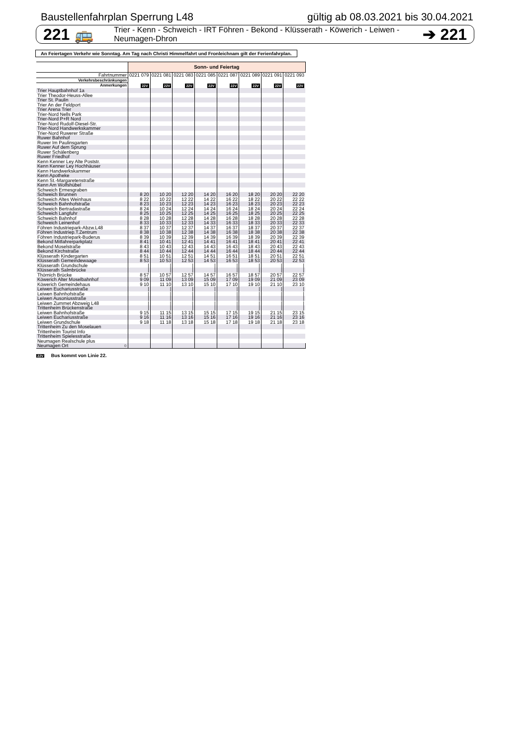Baustellenfahrplan Sperrung L48 gültig ab 08.03.2021 bis 30.04.2021
221 🚌 Trier - Kenn - Schweich - IRT Föhren - Bekond - Klüsserath - Köwerich - Leiwen - Neumagen-Dhron ➔ 221
An Feiertagen Verkehr wie Sonntag. Am Tag nach Christi Himmelfahrt und Fronleichnam gilt der Ferienfahrplan.
| | Sonn- und Feiertag | | | | | | | |
| Fahrtnummer | 0221 079 | 0221 081 | 0221 083 | 0221 085 | 0221 087 | 0221 089 | 0221 091 | 0221 093 |
| Verkehrsbeschränkungen | | | | | | | | |
| Anmerkungen | 22V | 22V | 22V | 22V | 22V | 22V | 22V | 22V |
| Trier Hauptbahnhof 1a | | | | | | | | |
| Trier Theodor-Heuss-Allee | | | | | | | | |
| Trier St. Paulin | | | | | | | | |
| Trier An der Feldport | | | | | | | | |
| Trier Arena Trier | | | | | | | | |
| Trier-Nord Nells Park | | | | | | | | |
| Trier-Nord P+R Nord | | | | | | | | |
| Trier-Nord Rudolf-Diesel-Str. | | | | | | | | |
| Trier-Nord Handwerkskammer | | | | | | | | |
| Trier-Nord Ruwerer Straße | | | | | | | | |
| Ruwer Bahnhof | | | | | | | | |
| Ruwer Im Paulinsgarten | | | | | | | | |
| Ruwer Auf dem Sprung | | | | | | | | |
| Ruwer Schälenberg | | | | | | | | |
| Ruwer Friedhof | | | | | | | | |
| Kenn Kenner Ley Alte Poststr. | | | | | | | | |
| Kenn Kenner Ley Hochhäuser | | | | | | | | |
| Kenn Handwerkskammer | | | | | | | | |
| Kenn Apotheke | | | | | | | | |
| Kenn St.-Margaretenstraße | | | | | | | | |
| Kenn Am Wolfshübel | | | | | | | | |
| Schweich Ermesgraben | | | | | | | | |
| Schweich Brunnen | 8 20 | 10 20 | 12 20 | 14 20 | 16 20 | 18 20 | 20 20 | 22 20 |
| Schweich Altes Weinhaus | 8 22 | 10 22 | 12 22 | 14 22 | 16 22 | 18 22 | 20 22 | 22 22 |
| Schweich Bahnhofstraße | 8 23 | 10 23 | 12 23 | 14 23 | 16 23 | 18 23 | 20 23 | 22 23 |
| Schweich Bertradastraße | 8 24 | 10 24 | 12 24 | 14 24 | 16 24 | 18 24 | 20 24 | 22 24 |
| Schweich Langfuhr | 8 25 | 10 25 | 12 25 | 14 25 | 16 25 | 18 25 | 20 25 | 22 25 |
| Schweich Bahnhof | 8 28 | 10 28 | 12 28 | 14 28 | 16 28 | 18 28 | 20 28 | 22 28 |
| Schweich Leinenhof | 8 33 | 10 33 | 12 33 | 14 33 | 16 33 | 18 33 | 20 33 | 22 33 |
| Föhren Industriepark-Abzw.L48 | 8 37 | 10 37 | 12 37 | 14 37 | 16 37 | 18 37 | 20 37 | 22 37 |
| Föhren Industriep.T.Zentrum | 8 38 | 10 38 | 12 38 | 14 38 | 16 38 | 18 38 | 20 38 | 22 38 |
| Föhren Industriepark-Buderus | 8 39 | 10 39 | 12 39 | 14 39 | 16 39 | 18 39 | 20 39 | 22 39 |
| Bekond Mitfahrerparkplatz | 8 41 | 10 41 | 12 41 | 14 41 | 16 41 | 18 41 | 20 41 | 22 41 |
| Bekond Moselstraße | 8 43 | 10 43 | 12 43 | 14 43 | 16 43 | 18 43 | 20 43 | 22 43 |
| Bekond Kirchstraße | 8 44 | 10 44 | 12 44 | 14 44 | 16 44 | 18 44 | 20 44 | 22 44 |
| Klüsserath Kindergarten | 8 51 | 10 51 | 12 51 | 14 51 | 16 51 | 18 51 | 20 51 | 22 51 |
| Klüsserath Gemeindewaage | 8 53 | 10 53 | 12 53 | 14 53 | 16 53 | 18 53 | 20 53 | 22 53 |
| Klüsserath Grundschule | / | / | / | / | / | / | / | / |
| Klüsserath Salmbrücke | / | / | / | / | / | / | / | / |
| Thörnich Brücke | 8 57 | 10 57 | 12 57 | 14 57 | 16 57 | 18 57 | 20 57 | 22 57 |
| Köwerich Alter Moselbahnhof | 9 09 | 11 09 | 13 09 | 15 09 | 17 09 | 19 09 | 21 09 | 23 09 |
| Köwerich Gemeindehaus | 9 10 | 11 10 | 13 10 | 15 10 | 17 10 | 19 10 | 21 10 | 23 10 |
| Leiwen Euchariusstraße | / | / | / | / | / | / | / | / |
| Leiwen Bahnhofstraße | / | / | / | / | / | / | / | / |
| Leiwen Ausoniusstraße | / | / | / | / | / | / | / | / |
| Leiwen Zummet Abzweig L48 | / | / | / | / | / | / | / | / |
| Trittenheim Brückenstraße | / | / | / | / | / | / | / | / |
| Leiwen Bahnhofstraße | 9 15 | 11 15 | 13 15 | 15 15 | 17 15 | 19 15 | 21 15 | 23 15 |
| Leiwen Euchariusstraße | 9 16 | 11 16 | 13 16 | 15 16 | 17 16 | 19 16 | 21 16 | 23 16 |
| Leiwen Grundschule | 9 18 | 11 18 | 13 18 | 15 18 | 17 18 | 19 18 | 21 18 | 23 18 |
| Trittenheim Zu den Moselauen | | | | | | | | |
| Trittenheim Tourist Info | | | | | | | | |
| Trittenheim Spielesstraße | | | | | | | | |
| Neumagen Realschule plus | | | | | | | | |
| Neumagen Ort ○ | | | | | | | | |
22V Bus kommt von Linie 22.